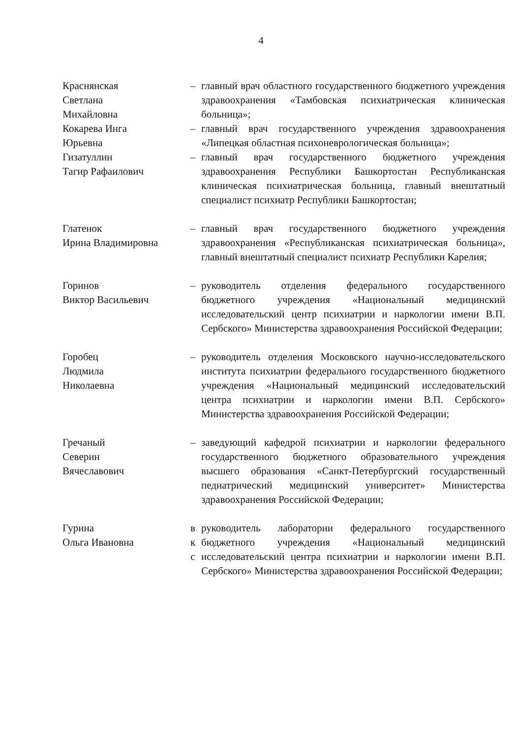4
| Краснянская Светлана Михайловна | – | главный врач областного государственного бюджетного учреждения здравоохранения «Тамбовская психиатрическая клиническая больница»; |
| Кокарева Инга Юрьевна | – | главный врач государственного учреждения здравоохранения «Липецкая областная психоневрологическая больница»; |
| Гизатуллин Тагир Рафаилович | – | главный врач государственного бюджетного учреждения здравоохранения Республики Башкортостан Республиканская клиническая психиатрическая больница, главный внештатный специалист психиатр Республики Башкортостан; |
| Глатенок Ирина Владимировна | – | главный врач государственного бюджетного учреждения здравоохранения «Республиканская психиатрическая больница», главный внештатный специалист психиатр Республики Карелия; |
| Горинов Виктор Васильевич | – | руководитель отделения федерального государственного бюджетного учреждения «Национальный медицинский исследовательский центр психиатрии и наркологии имени В.П. Сербского» Министерства здравоохранения Российской Федерации; |
| Горобец Людмила Николаевна | – | руководитель отделения Московского научно-исследовательского института психиатрии федерального государственного бюджетного учреждения «Национальный медицинский исследовательский центра психиатрии и наркологии имени В.П. Сербского» Министерства здравоохранения Российской Федерации; |
| Гречаный Северин Вячеславович | – | заведующий кафедрой психиатрии и наркологии федерального государственного бюджетного образовательного учреждения высшего образования «Санкт-Петербургский государственный педиатрический медицинский университет» Министерства здравоохранения Российской Федерации; |
| Гурина Ольга Ивановна | в к с | руководитель лаборатории федерального государственного бюджетного учреждения «Национальный медицинский исследовательский центра психиатрии и наркологии имени В.П. Сербского» Министерства здравоохранения Российской Федерации; |